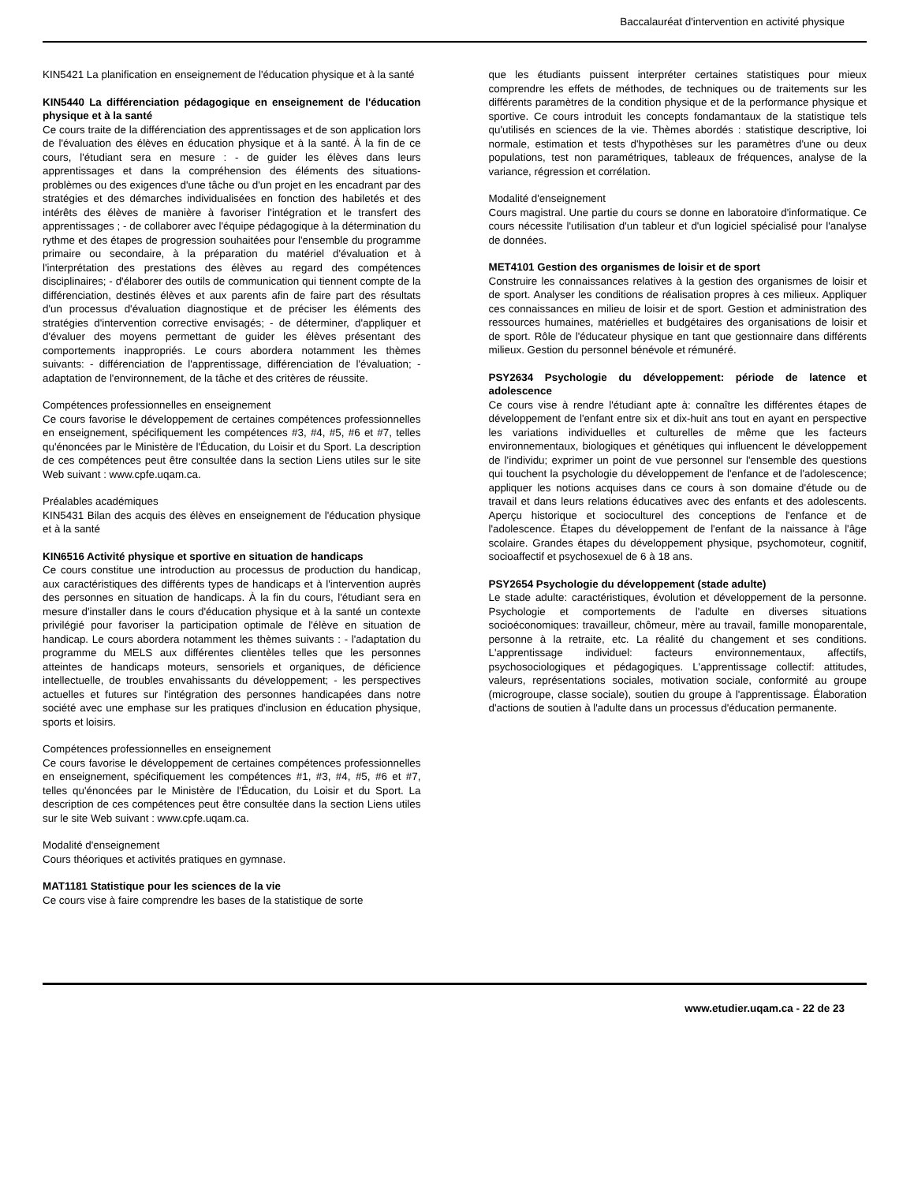Baccalauréat d'intervention en activité physique
KIN5421 La planification en enseignement de l'éducation physique et à la santé
KIN5440 La différenciation pédagogique en enseignement de l'éducation physique et à la santé
Ce cours traite de la différenciation des apprentissages et de son application lors de l'évaluation des élèves en éducation physique et à la santé. À la fin de ce cours, l'étudiant sera en mesure : - de guider les élèves dans leurs apprentissages et dans la compréhension des éléments des situations-problèmes ou des exigences d'une tâche ou d'un projet en les encadrant par des stratégies et des démarches individualisées en fonction des habiletés et des intérêts des élèves de manière à favoriser l'intégration et le transfert des apprentissages ; - de collaborer avec l'équipe pédagogique à la détermination du rythme et des étapes de progression souhaitées pour l'ensemble du programme primaire ou secondaire, à la préparation du matériel d'évaluation et à l'interprétation des prestations des élèves au regard des compétences disciplinaires; - d'élaborer des outils de communication qui tiennent compte de la différenciation, destinés élèves et aux parents afin de faire part des résultats d'un processus d'évaluation diagnostique et de préciser les éléments des stratégies d'intervention corrective envisagés; - de déterminer, d'appliquer et d'évaluer des moyens permettant de guider les élèves présentant des comportements inappropriés. Le cours abordera notamment les thèmes suivants: - différenciation de l'apprentissage, différenciation de l'évaluation; - adaptation de l'environnement, de la tâche et des critères de réussite.
Compétences professionnelles en enseignement
Ce cours favorise le développement de certaines compétences professionnelles en enseignement, spécifiquement les compétences #3, #4, #5, #6 et #7, telles qu'énoncées par le Ministère de l'Éducation, du Loisir et du Sport. La description de ces compétences peut être consultée dans la section Liens utiles sur le site Web suivant : www.cpfe.uqam.ca.
Préalables académiques
KIN5431 Bilan des acquis des élèves en enseignement de l'éducation physique et à la santé
KIN6516 Activité physique et sportive en situation de handicaps
Ce cours constitue une introduction au processus de production du handicap, aux caractéristiques des différents types de handicaps et à l'intervention auprès des personnes en situation de handicaps. À la fin du cours, l'étudiant sera en mesure d'installer dans le cours d'éducation physique et à la santé un contexte privilégié pour favoriser la participation optimale de l'élève en situation de handicap. Le cours abordera notamment les thèmes suivants : - l'adaptation du programme du MELS aux différentes clientèles telles que les personnes atteintes de handicaps moteurs, sensoriels et organiques, de déficience intellectuelle, de troubles envahissants du développement; - les perspectives actuelles et futures sur l'intégration des personnes handicapées dans notre société avec une emphase sur les pratiques d'inclusion en éducation physique, sports et loisirs.
Compétences professionnelles en enseignement
Ce cours favorise le développement de certaines compétences professionnelles en enseignement, spécifiquement les compétences #1, #3, #4, #5, #6 et #7, telles qu'énoncées par le Ministère de l'Éducation, du Loisir et du Sport. La description de ces compétences peut être consultée dans la section Liens utiles sur le site Web suivant : www.cpfe.uqam.ca.
Modalité d'enseignement
Cours théoriques et activités pratiques en gymnase.
MAT1181 Statistique pour les sciences de la vie
Ce cours vise à faire comprendre les bases de la statistique de sorte
que les étudiants puissent interpréter certaines statistiques pour mieux comprendre les effets de méthodes, de techniques ou de traitements sur les différents paramètres de la condition physique et de la performance physique et sportive. Ce cours introduit les concepts fondamantaux de la statistique tels qu'utilisés en sciences de la vie. Thèmes abordés : statistique descriptive, loi normale, estimation et tests d'hypothèses sur les paramètres d'une ou deux populations, test non paramétriques, tableaux de fréquences, analyse de la variance, régression et corrélation.
Modalité d'enseignement
Cours magistral. Une partie du cours se donne en laboratoire d'informatique. Ce cours nécessite l'utilisation d'un tableur et d'un logiciel spécialisé pour l'analyse de données.
MET4101 Gestion des organismes de loisir et de sport
Construire les connaissances relatives à la gestion des organismes de loisir et de sport. Analyser les conditions de réalisation propres à ces milieux. Appliquer ces connaissances en milieu de loisir et de sport. Gestion et administration des ressources humaines, matérielles et budgétaires des organisations de loisir et de sport. Rôle de l'éducateur physique en tant que gestionnaire dans différents milieux. Gestion du personnel bénévole et rémunéré.
PSY2634 Psychologie du développement: période de latence et adolescence
Ce cours vise à rendre l'étudiant apte à: connaître les différentes étapes de développement de l'enfant entre six et dix-huit ans tout en ayant en perspective les variations individuelles et culturelles de même que les facteurs environnementaux, biologiques et génétiques qui influencent le développement de l'individu; exprimer un point de vue personnel sur l'ensemble des questions qui touchent la psychologie du développement de l'enfance et de l'adolescence; appliquer les notions acquises dans ce cours à son domaine d'étude ou de travail et dans leurs relations éducatives avec des enfants et des adolescents. Aperçu historique et socioculturel des conceptions de l'enfance et de l'adolescence. Étapes du développement de l'enfant de la naissance à l'âge scolaire. Grandes étapes du développement physique, psychomoteur, cognitif, socioaffectif et psychosexuel de 6 à 18 ans.
PSY2654 Psychologie du développement (stade adulte)
Le stade adulte: caractéristiques, évolution et développement de la personne. Psychologie et comportements de l'adulte en diverses situations socioéconomiques: travailleur, chômeur, mère au travail, famille monoparentale, personne à la retraite, etc. La réalité du changement et ses conditions. L'apprentissage individuel: facteurs environnementaux, affectifs, psychosociologiques et pédagogiques. L'apprentissage collectif: attitudes, valeurs, représentations sociales, motivation sociale, conformité au groupe (microgroupe, classe sociale), soutien du groupe à l'apprentissage. Élaboration d'actions de soutien à l'adulte dans un processus d'éducation permanente.
www.etudier.uqam.ca - 22 de 23